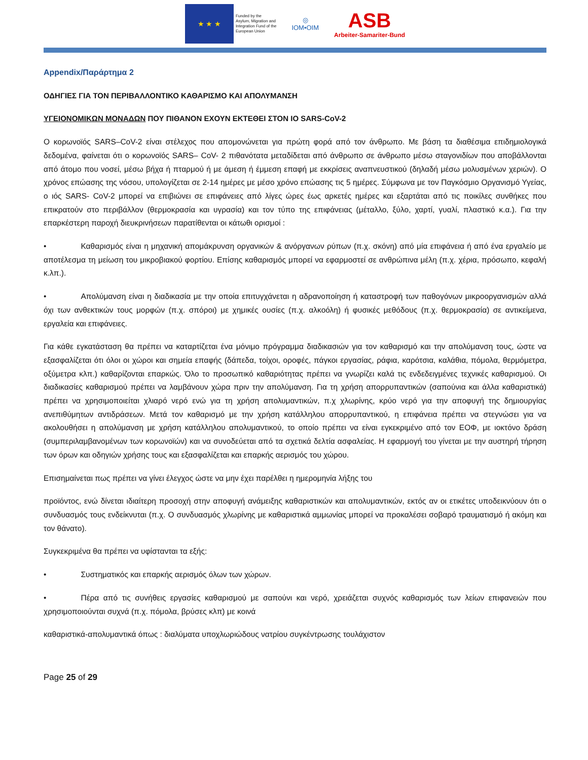★ ★ ★
Funded by the
Asylum, Migration and
Integration Fund of the
European Union
◎
IOM•OIM
ASB
Arbeiter-Samariter-Bund
Appendix/Παράρτημα 2
ΟΔΗΓΙΕΣ ΓΙΑ ΤΟΝ ΠΕΡΙΒΑΛΛΟΝΤΙΚΟ ΚΑΘΑΡΙΣΜΟ ΚΑΙ ΑΠΟΛΥΜΑΝΣΗ
ΥΓΕΙΟΝΟΜΙΚΩΝ ΜΟΝΑΔΩΝ ΠΟΥ ΠΙΘΑΝΟΝ ΕΧΟΥΝ ΕΚΤΕΘΕΙ ΣΤΟΝ ΙΟ SARS-CoV-2
Ο κορωνοϊός SARS–CoV-2 είναι στέλεχος που απομονώνεται για πρώτη φορά από τον άνθρωπο. Με βάση τα διαθέσιμα επιδημιολογικά δεδομένα, φαίνεται ότι ο κορωνοϊός SARS– CoV- 2 πιθανότατα μεταδίδεται από άνθρωπο σε άνθρωπο μέσω σταγονιδίων που αποβάλλονται από άτομο που νοσεί, μέσω βήχα ή πταρμού ή με άμεση ή έμμεση επαφή με εκκρίσεις αναπνευστικού (δηλαδή μέσω μολυσμένων χεριών). Ο χρόνος επώασης της νόσου, υπολογίζεται σε 2-14 ημέρες με μέσο χρόνο επώασης τις 5 ημέρες. Σύμφωνα με τον Παγκόσμιο Οργανισμό Υγείας, ο ιός SARS- CoV-2 μπορεί να επιβιώνει σε επιφάνειες από λίγες ώρες έως αρκετές ημέρες και εξαρτάται από τις ποικίλες συνθήκες που επικρατούν στο περιβάλλον (θερμοκρασία και υγρασία) και τον τύπο της επιφάνειας (μέταλλο, ξύλο, χαρτί, γυαλί, πλαστικό κ.α.). Για την επαρκέστερη παροχή διευκρινήσεων παρατίθενται οι κάτωθι ορισμοί :
• Καθαρισμός είναι η μηχανική απομάκρυνση οργανικών & ανόργανων ρύπων (π.χ. σκόνη) από μία επιφάνεια ή από ένα εργαλείο με αποτέλεσμα τη μείωση του μικροβιακού φορτίου. Επίσης καθαρισμός μπορεί να εφαρμοστεί σε ανθρώπινα μέλη (π.χ. χέρια, πρόσωπο, κεφαλή κ.λπ.).
• Απολύμανση είναι η διαδικασία με την οποία επιτυγχάνεται η αδρανοποίηση ή καταστροφή των παθογόνων μικροοργανισμών αλλά όχι των ανθεκτικών τους μορφών (π.χ. σπόροι) με χημικές ουσίες (π.χ. αλκοόλη) ή φυσικές μεθόδους (π.χ. θερμοκρασία) σε αντικείμενα, εργαλεία και επιφάνειες.
Για κάθε εγκατάσταση θα πρέπει να καταρτίζεται ένα μόνιμο πρόγραμμα διαδικασιών για τον καθαρισμό και την απολύμανση τους, ώστε να εξασφαλίζεται ότι όλοι οι χώροι και σημεία επαφής (δάπεδα, τοίχοι, οροφές, πάγκοι εργασίας, ράφια, καρότσια, καλάθια, πόμολα, θερμόμετρα, οξύμετρα κλπ.) καθαρίζονται επαρκώς. Όλο το προσωπικό καθαριότητας πρέπει να γνωρίζει καλά τις ενδεδειγμένες τεχνικές καθαρισμού. Οι διαδικασίες καθαρισμού πρέπει να λαμβάνουν χώρα πριν την απολύμανση. Για τη χρήση απορρυπαντικών (σαπούνια και άλλα καθαριστικά) πρέπει να χρησιμοποιείται χλιαρό νερό ενώ για τη χρήση απολυμαντικών, π.χ χλωρίνης, κρύο νερό για την αποφυγή της δημιουργίας ανεπιθύμητων αντιδράσεων. Μετά τον καθαρισμό με την χρήση κατάλληλου απορρυπαντικού, η επιφάνεια πρέπει να στεγνώσει για να ακολουθήσει η απολύμανση με χρήση κατάλληλου απολυμαντικού, το οποίο πρέπει να είναι εγκεκριμένο από τον ΕΟΦ, με ιοκτόνο δράση (συμπεριλαμβανομένων των κορωνοϊών) και να συνοδεύεται από τα σχετικά δελτία ασφαλείας. Η εφαρμογή του γίνεται με την αυστηρή τήρηση των όρων και οδηγιών χρήσης τους και εξασφαλίζεται και επαρκής αερισμός του χώρου.
Επισημαίνεται πως πρέπει να γίνει έλεγχος ώστε να μην έχει παρέλθει η ημερομηνία λήξης του
προϊόντος, ενώ δίνεται ιδιαίτερη προσοχή στην αποφυγή ανάμειξης καθαριστικών και απολυμαντικών, εκτός αν οι ετικέτες υποδεικνύουν ότι ο συνδυασμός τους ενδείκνυται (π.χ. Ο συνδυασμός χλωρίνης με καθαριστικά αμμωνίας μπορεί να προκαλέσει σοβαρό τραυματισμό ή ακόμη και τον θάνατο).
Συγκεκριμένα θα πρέπει να υφίστανται τα εξής:
• Συστηματικός και επαρκής αερισμός όλων των χώρων.
• Πέρα από τις συνήθεις εργασίες καθαρισμού με σαπούνι και νερό, χρειάζεται συχνός καθαρισμός των λείων επιφανειών που χρησιμοποιούνται συχνά (π.χ. πόμολα, βρύσες κλπ) με κοινά
καθαριστικά-απολυμαντικά όπως : διαλύματα υποχλωριώδους νατρίου συγκέντρωσης τουλάχιστον
Page 25 of 29